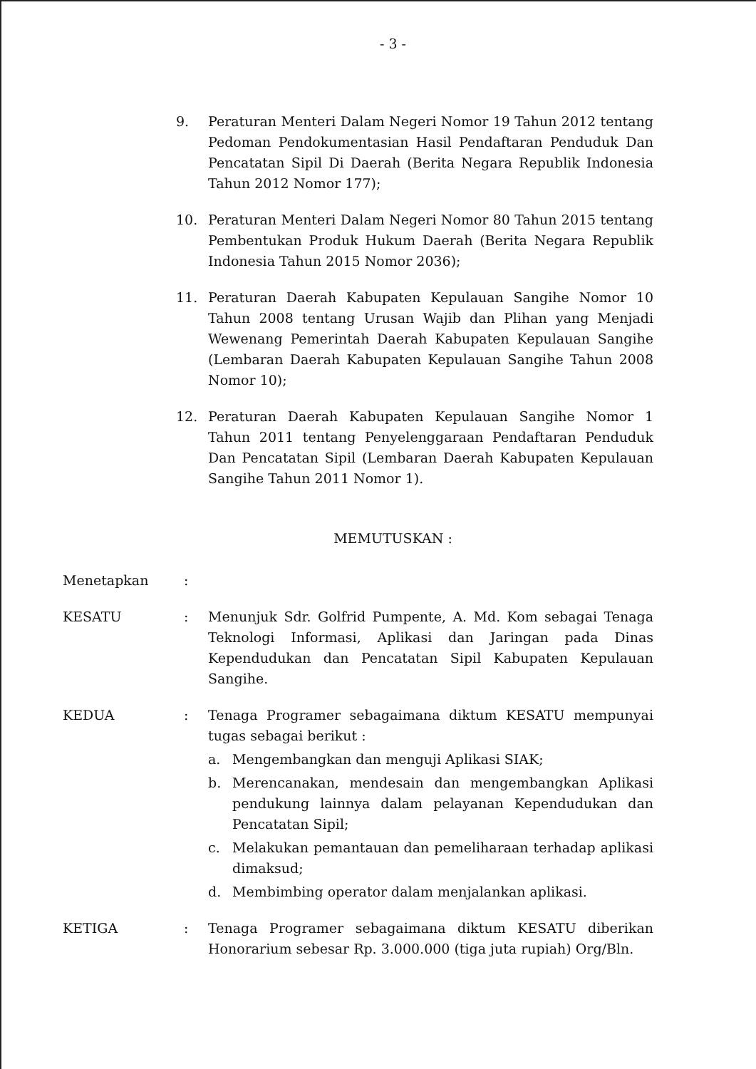- 3 -
9. Peraturan Menteri Dalam Negeri Nomor 19 Tahun 2012 tentang Pedoman Pendokumentasian Hasil Pendaftaran Penduduk Dan Pencatatan Sipil Di Daerah (Berita Negara Republik Indonesia Tahun 2012 Nomor 177);
10. Peraturan Menteri Dalam Negeri Nomor 80 Tahun 2015 tentang Pembentukan Produk Hukum Daerah (Berita Negara Republik Indonesia Tahun 2015 Nomor 2036);
11. Peraturan Daerah Kabupaten Kepulauan Sangihe Nomor 10 Tahun 2008 tentang Urusan Wajib dan Plihan yang Menjadi Wewenang Pemerintah Daerah Kabupaten Kepulauan Sangihe (Lembaran Daerah Kabupaten Kepulauan Sangihe Tahun 2008 Nomor 10);
12. Peraturan Daerah Kabupaten Kepulauan Sangihe Nomor 1 Tahun 2011 tentang Penyelenggaraan Pendaftaran Penduduk Dan Pencatatan Sipil (Lembaran Daerah Kabupaten Kepulauan Sangihe Tahun 2011 Nomor 1).
MEMUTUSKAN :
Menetapkan :
KESATU : Menunjuk Sdr. Golfrid Pumpente, A. Md. Kom sebagai Tenaga Teknologi Informasi, Aplikasi dan Jaringan pada Dinas Kependudukan dan Pencatatan Sipil Kabupaten Kepulauan Sangihe.
KEDUA : Tenaga Programer sebagaimana diktum KESATU mempunyai tugas sebagai berikut :
a. Mengembangkan dan menguji Aplikasi SIAK;
b. Merencanakan, mendesain dan mengembangkan Aplikasi pendukung lainnya dalam pelayanan Kependudukan dan Pencatatan Sipil;
c. Melakukan pemantauan dan pemeliharaan terhadap aplikasi dimaksud;
d. Membimbing operator dalam menjalankan aplikasi.
KETIGA : Tenaga Programer sebagaimana diktum KESATU diberikan Honorarium sebesar Rp. 3.000.000 (tiga juta rupiah) Org/Bln.